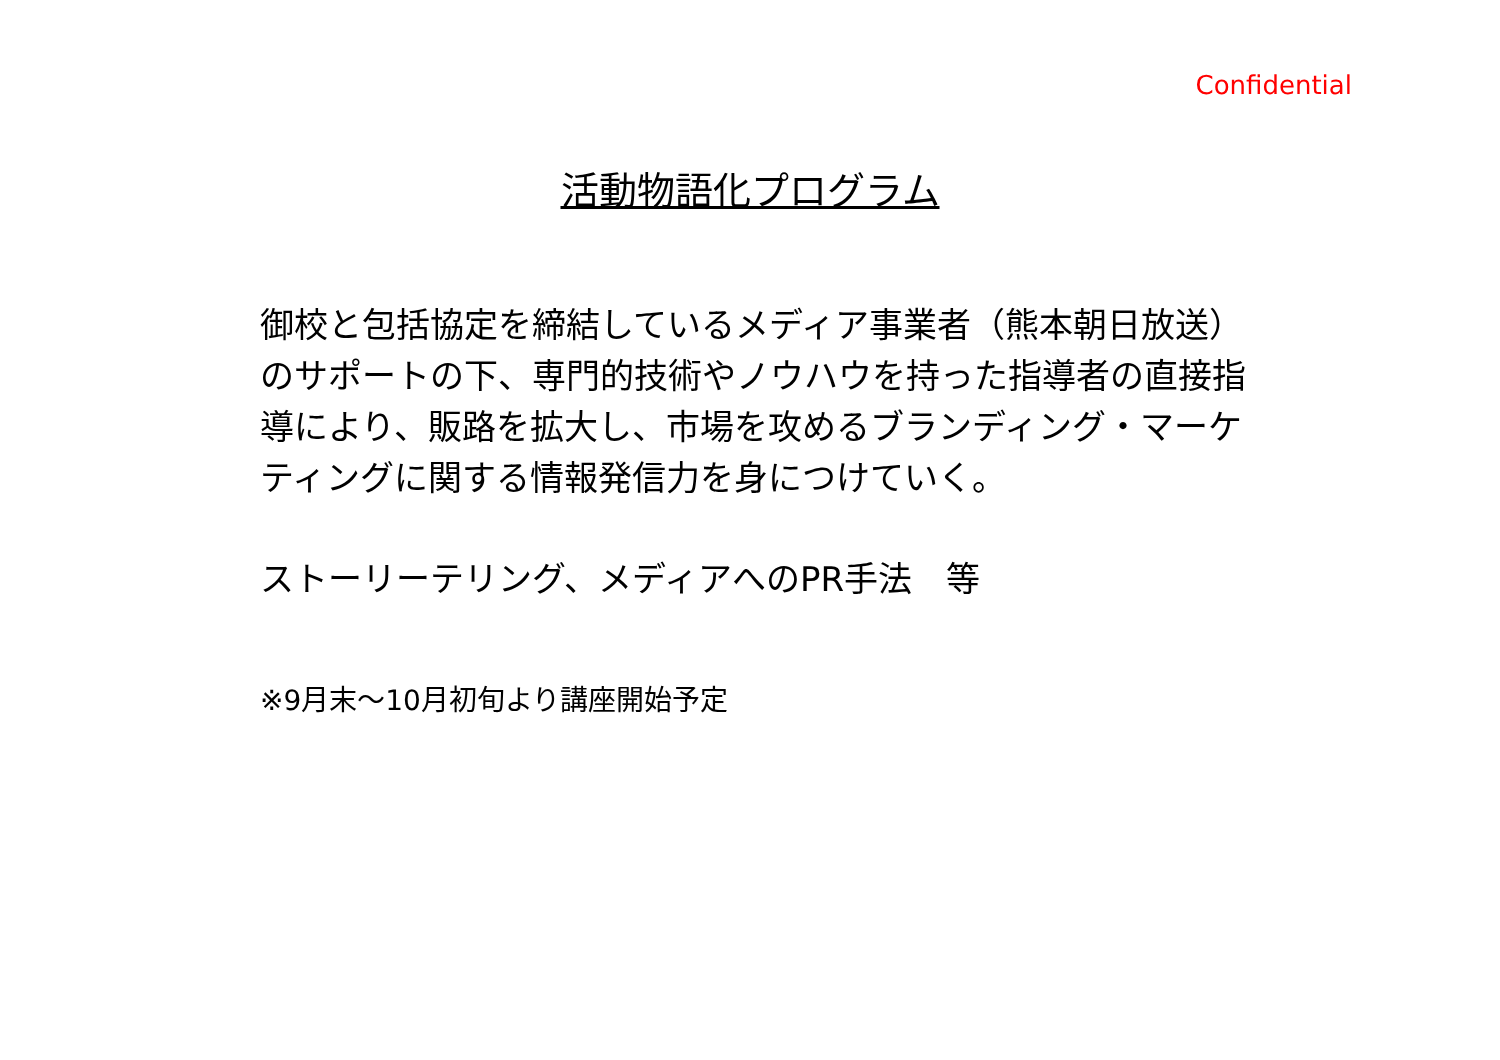Confidential
活動物語化プログラム
御校と包括協定を締結しているメディア事業者（熊本朝日放送）のサポートの下、専門的技術やノウハウを持った指導者の直接指導により、販路を拡大し、市場を攻めるブランディング・マーケティングに関する情報発信力を身につけていく。
ストーリーテリング、メディアへのPR手法　等
※9月末～10月初旬より講座開始予定